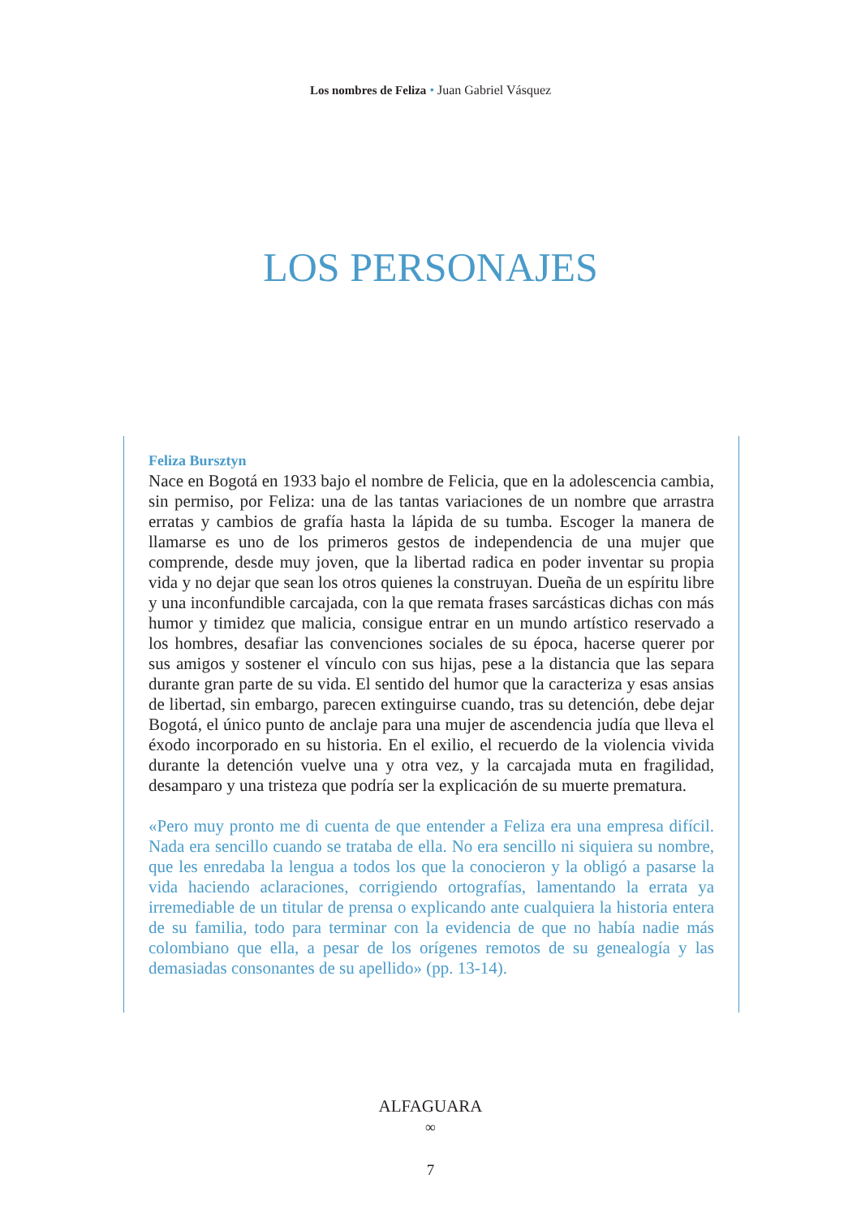Los nombres de Feliza • Juan Gabriel Vásquez
LOS PERSONAJES
Feliza Bursztyn
Nace en Bogotá en 1933 bajo el nombre de Felicia, que en la adolescencia cambia, sin permiso, por Feliza: una de las tantas variaciones de un nombre que arrastra erratas y cambios de grafía hasta la lápida de su tumba. Escoger la manera de llamarse es uno de los primeros gestos de independencia de una mujer que comprende, desde muy joven, que la libertad radica en poder inventar su propia vida y no dejar que sean los otros quienes la construyan. Dueña de un espíritu libre y una inconfundible carcajada, con la que remata frases sarcásticas dichas con más humor y timidez que malicia, consigue entrar en un mundo artístico reservado a los hombres, desafiar las convenciones sociales de su época, hacerse querer por sus amigos y sostener el vínculo con sus hijas, pese a la distancia que las separa durante gran parte de su vida. El sentido del humor que la caracteriza y esas ansias de libertad, sin embargo, parecen extinguirse cuando, tras su detención, debe dejar Bogotá, el único punto de anclaje para una mujer de ascendencia judía que lleva el éxodo incorporado en su historia. En el exilio, el recuerdo de la violencia vivida durante la detención vuelve una y otra vez, y la carcajada muta en fragilidad, desamparo y una tristeza que podría ser la explicación de su muerte prematura.
«Pero muy pronto me di cuenta de que entender a Feliza era una empresa difícil. Nada era sencillo cuando se trataba de ella. No era sencillo ni siquiera su nombre, que les enredaba la lengua a todos los que la conocieron y la obligó a pasarse la vida haciendo aclaraciones, corrigiendo ortografías, lamentando la errata ya irremediable de un titular de prensa o explicando ante cualquiera la historia entera de su familia, todo para terminar con la evidencia de que no había nadie más colombiano que ella, a pesar de los orígenes remotos de su genealogía y las demasiadas consonantes de su apellido» (pp. 13-14).
ALFAGUARA
∞
7